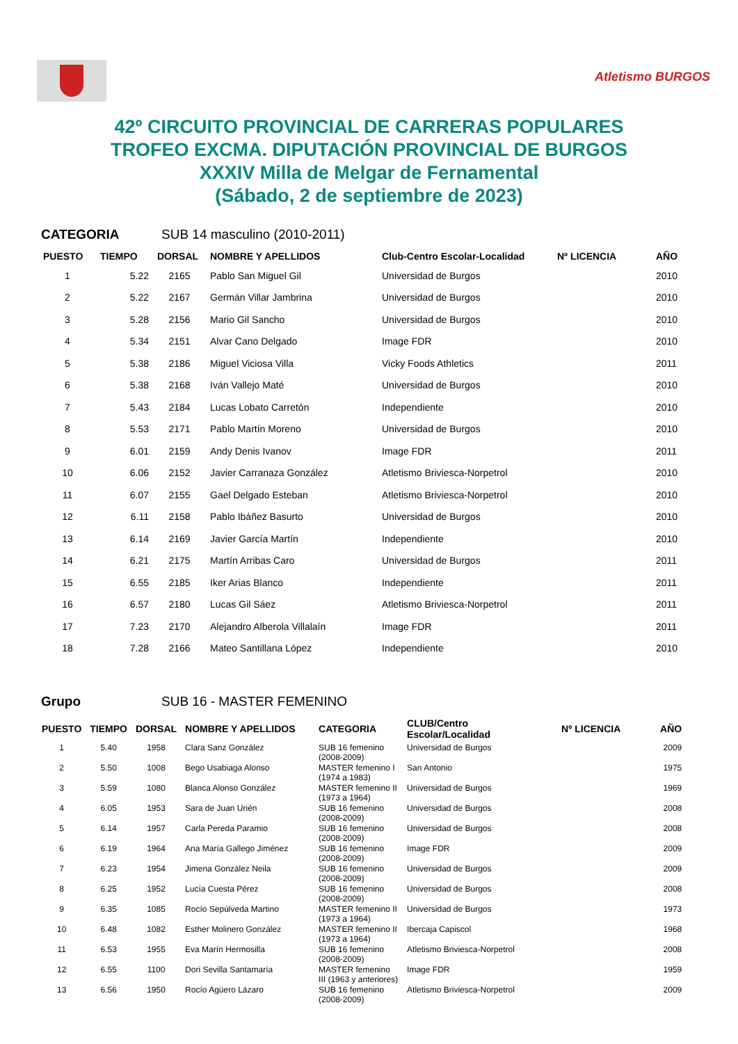Atletismo BURGOS
42º CIRCUITO PROVINCIAL DE CARRERAS POPULARES
TROFEO EXCMA. DIPUTACIÓN PROVINCIAL DE BURGOS
XXXIV Milla de Melgar de Fernamental
(Sábado, 2 de septiembre de 2023)
CATEGORIA SUB 14 masculino (2010-2011)
| PUESTO | TIEMPO | DORSAL | NOMBRE Y APELLIDOS | Club-Centro Escolar-Localidad | Nº LICENCIA | AÑO |
| --- | --- | --- | --- | --- | --- | --- |
| 1 | 5.22 | 2165 | Pablo San Miguel Gil | Universidad de Burgos | | 2010 |
| 2 | 5.22 | 2167 | Germán Villar Jambrina | Universidad de Burgos | | 2010 |
| 3 | 5.28 | 2156 | Mario Gil Sancho | Universidad de Burgos | | 2010 |
| 4 | 5.34 | 2151 | Alvar Cano Delgado | Image FDR | | 2010 |
| 5 | 5.38 | 2186 | Miguel Viciosa Villa | Vicky Foods Athletics | | 2011 |
| 6 | 5.38 | 2168 | Iván Vallejo Maté | Universidad de Burgos | | 2010 |
| 7 | 5.43 | 2184 | Lucas Lobato Carretón | Independiente | | 2010 |
| 8 | 5.53 | 2171 | Pablo Martín Moreno | Universidad de Burgos | | 2010 |
| 9 | 6.01 | 2159 | Andy Denis Ivanov | Image FDR | | 2011 |
| 10 | 6.06 | 2152 | Javier Carranaza González | Atletismo Briviesca-Norpetrol | | 2010 |
| 11 | 6.07 | 2155 | Gael Delgado Esteban | Atletismo Briviesca-Norpetrol | | 2010 |
| 12 | 6.11 | 2158 | Pablo Ibáñez Basurto | Universidad de Burgos | | 2010 |
| 13 | 6.14 | 2169 | Javier García Martín | Independiente | | 2010 |
| 14 | 6.21 | 2175 | Martín Arribas Caro | Universidad de Burgos | | 2011 |
| 15 | 6.55 | 2185 | Iker Arias Blanco | Independiente | | 2011 |
| 16 | 6.57 | 2180 | Lucas Gil Sáez | Atletismo Briviesca-Norpetrol | | 2011 |
| 17 | 7.23 | 2170 | Alejandro Alberola Villalaín | Image FDR | | 2011 |
| 18 | 7.28 | 2166 | Mateo Santillana López | Independiente | | 2010 |
Grupo SUB 16 - MASTER FEMENINO
| PUESTO | TIEMPO | DORSAL | NOMBRE Y APELLIDOS | CATEGORIA | CLUB/Centro Escolar/Localidad | Nº LICENCIA | AÑO |
| --- | --- | --- | --- | --- | --- | --- | --- |
| 1 | 5.40 | 1958 | Clara Sanz González | SUB 16 femenino (2008-2009) | Universidad de Burgos | | 2009 |
| 2 | 5.50 | 1008 | Bego Usabiaga Alonso | MASTER femenino I (1974 a 1983) | San Antonio | | 1975 |
| 3 | 5.59 | 1080 | Blanca Alonso González | MASTER femenino II (1973 a 1964) | Universidad de Burgos | | 1969 |
| 4 | 6.05 | 1953 | Sara de Juan Urién | SUB 16 femenino (2008-2009) | Universidad de Burgos | | 2008 |
| 5 | 6.14 | 1957 | Carla Pereda Paramio | SUB 16 femenino (2008-2009) | Universidad de Burgos | | 2008 |
| 6 | 6.19 | 1964 | Ana María Gallego Jiménez | SUB 16 femenino (2008-2009) | Image FDR | | 2009 |
| 7 | 6.23 | 1954 | Jimena González Neila | SUB 16 femenino (2008-2009) | Universidad de Burgos | | 2009 |
| 8 | 6.25 | 1952 | Lucía Cuesta Pérez | SUB 16 femenino (2008-2009) | Universidad de Burgos | | 2008 |
| 9 | 6.35 | 1085 | Rocío Sepúlveda Martino | MASTER femenino II (1973 a 1964) | Universidad de Burgos | | 1973 |
| 10 | 6.48 | 1082 | Esther Molinero González | MASTER femenino II (1973 a 1964) | Ibercaja Capiscol | | 1968 |
| 11 | 6.53 | 1955 | Eva Marín Hermosilla | SUB 16 femenino (2008-2009) | Atletismo Briviesca-Norpetrol | | 2008 |
| 12 | 6.55 | 1100 | Dori Sevilla Santamaría | MASTER femenino III (1963 y anteriores) | Image FDR | | 1959 |
| 13 | 6.56 | 1950 | Rocío Agüero Lázaro | SUB 16 femenino (2008-2009) | Atletismo Briviesca-Norpetrol | | 2009 |